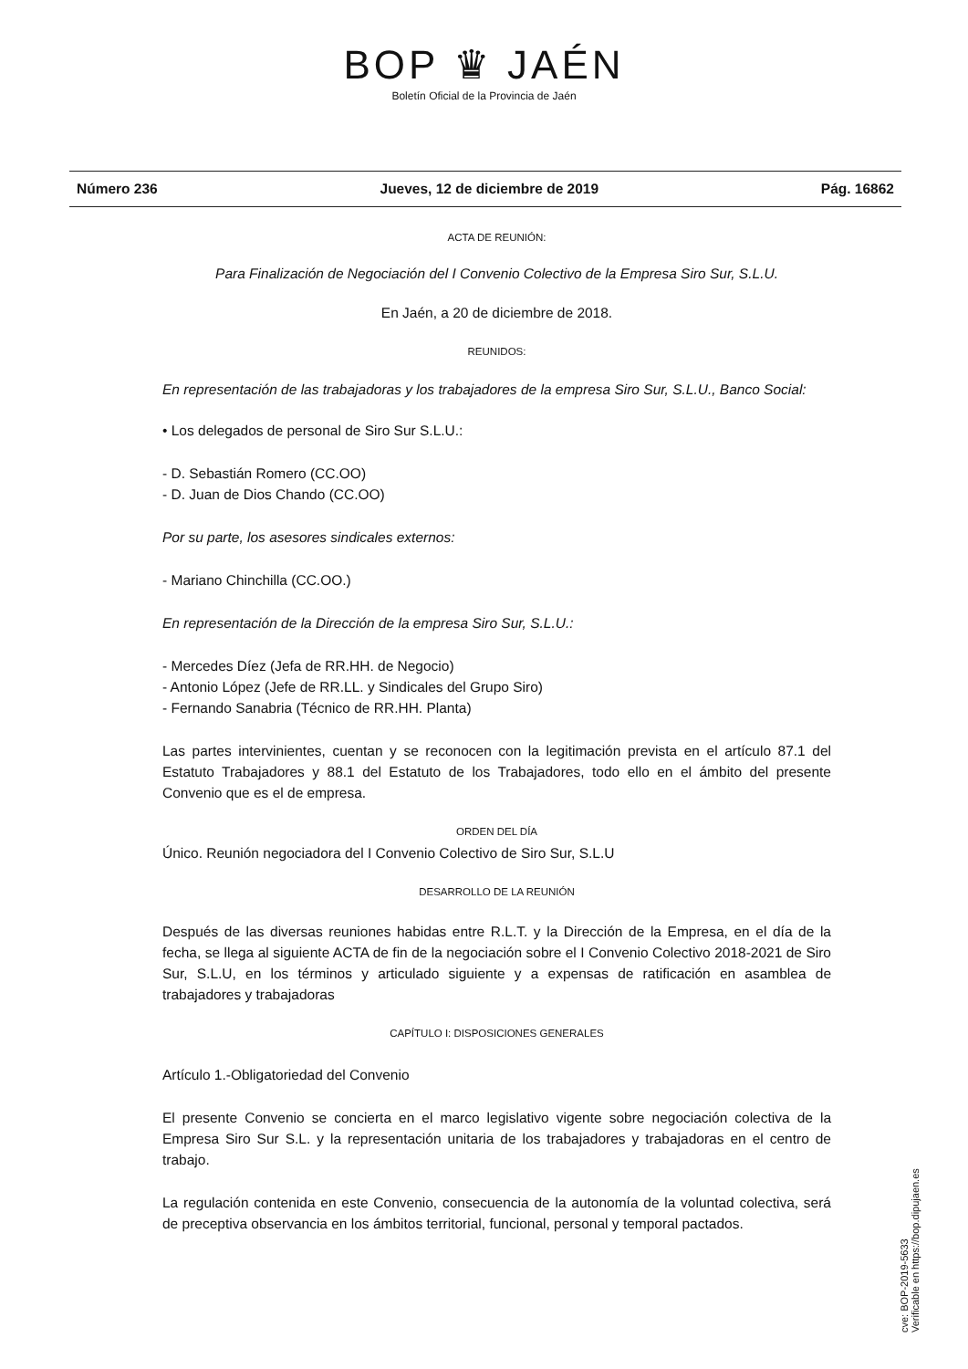BOP ♛ JAÉN
Boletín Oficial de la Provincia de Jaén
Número 236 Jueves, 12 de diciembre de 2019 Pág. 16862
ACTA DE REUNIÓN:
Para Finalización de Negociación del I Convenio Colectivo de la Empresa Siro Sur, S.L.U.
En Jaén, a 20 de diciembre de 2018.
REUNIDOS:
En representación de las trabajadoras y los trabajadores de la empresa Siro Sur, S.L.U., Banco Social:
• Los delegados de personal de Siro Sur S.L.U.:
- D. Sebastián Romero (CC.OO)
- D. Juan de Dios Chando (CC.OO)
Por su parte, los asesores sindicales externos:
- Mariano Chinchilla (CC.OO.)
En representación de la Dirección de la empresa Siro Sur, S.L.U.:
- Mercedes Díez (Jefa de RR.HH. de Negocio)
- Antonio López (Jefe de RR.LL. y Sindicales del Grupo Siro)
- Fernando Sanabria (Técnico de RR.HH. Planta)
Las partes intervinientes, cuentan y se reconocen con la legitimación prevista en el artículo 87.1 del Estatuto Trabajadores y 88.1 del Estatuto de los Trabajadores, todo ello en el ámbito del presente Convenio que es el de empresa.
ORDEN DEL DÍA
Único. Reunión negociadora del I Convenio Colectivo de Siro Sur, S.L.U
DESARROLLO DE LA REUNIÓN
Después de las diversas reuniones habidas entre R.L.T. y la Dirección de la Empresa, en el día de la fecha, se llega al siguiente ACTA de fin de la negociación sobre el I Convenio Colectivo 2018-2021 de Siro Sur, S.L.U, en los términos y articulado siguiente y a expensas de ratificación en asamblea de trabajadores y trabajadoras
CAPÍTULO I: DISPOSICIONES GENERALES
Artículo 1.-Obligatoriedad del Convenio
El presente Convenio se concierta en el marco legislativo vigente sobre negociación colectiva de la Empresa Siro Sur S.L. y la representación unitaria de los trabajadores y trabajadoras en el centro de trabajo.
La regulación contenida en este Convenio, consecuencia de la autonomía de la voluntad colectiva, será de preceptiva observancia en los ámbitos territorial, funcional, personal y temporal pactados.
cve: BOP-2019-5633
Verificable en https://bop.dipujaen.es